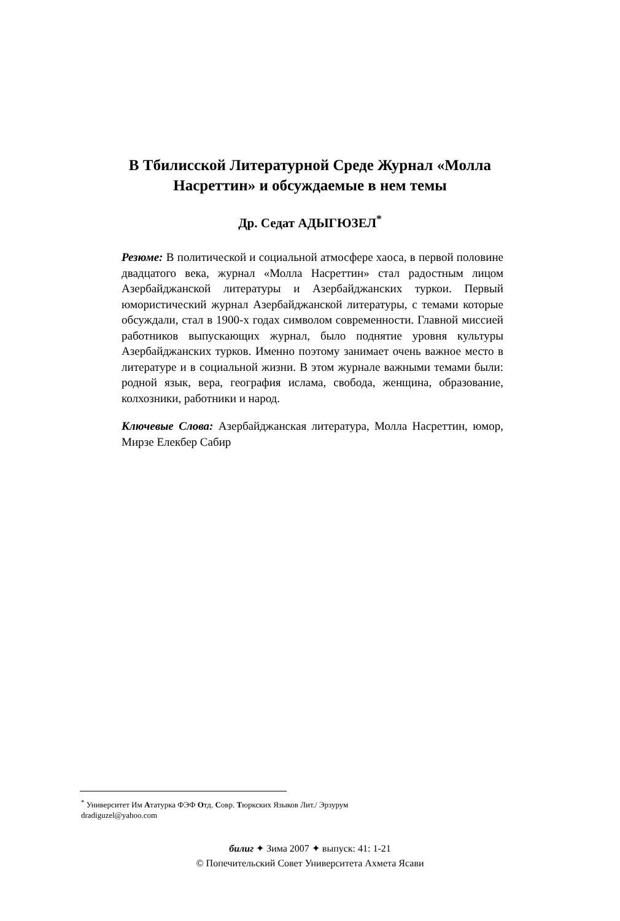В Тбилисской Литературной Среде Журнал «Молла
Насреттин» и обсуждаемые в нем темы
Др. Седат АДЫГЮЗЕЛ<sup>*</sup>
Резюме: В политической и социальной атмосфере хаоса, в первой половине двадцатого века, журнал «Молла Насреттин» стал радостным лицом Азербайджанской литературы и Азербайджанских туркои. Первый юмористический журнал Азербайджанской литературы, с темами которые обсуждали, стал в 1900-х годах символом современности. Главной миссией работников выпускающих журнал, было поднятие уровня культуры Азербайджанских турков. Именно поэтому занимает очень важное место в литературе и в социальной жизни. В этом журнале важными темами были: родной язык, вера, география ислама, свобода, женщина, образование, колхозники, работники и народ.
Ключевые Слова: Азербайджанская литература, Молла Насреттин, юмор, Мирзе Елекбер Сабир
<sup>*</sup> Университет Им Ататурка ФЭФ Отд. Совр. Тюркских Языков Лит./ Эрзурум
dradiguzel@yahoo.com
билиг ✦ Зима 2007 ✦ выпуск: 41: 1-21
© Попечительский Совет Университета Ахмета Ясави